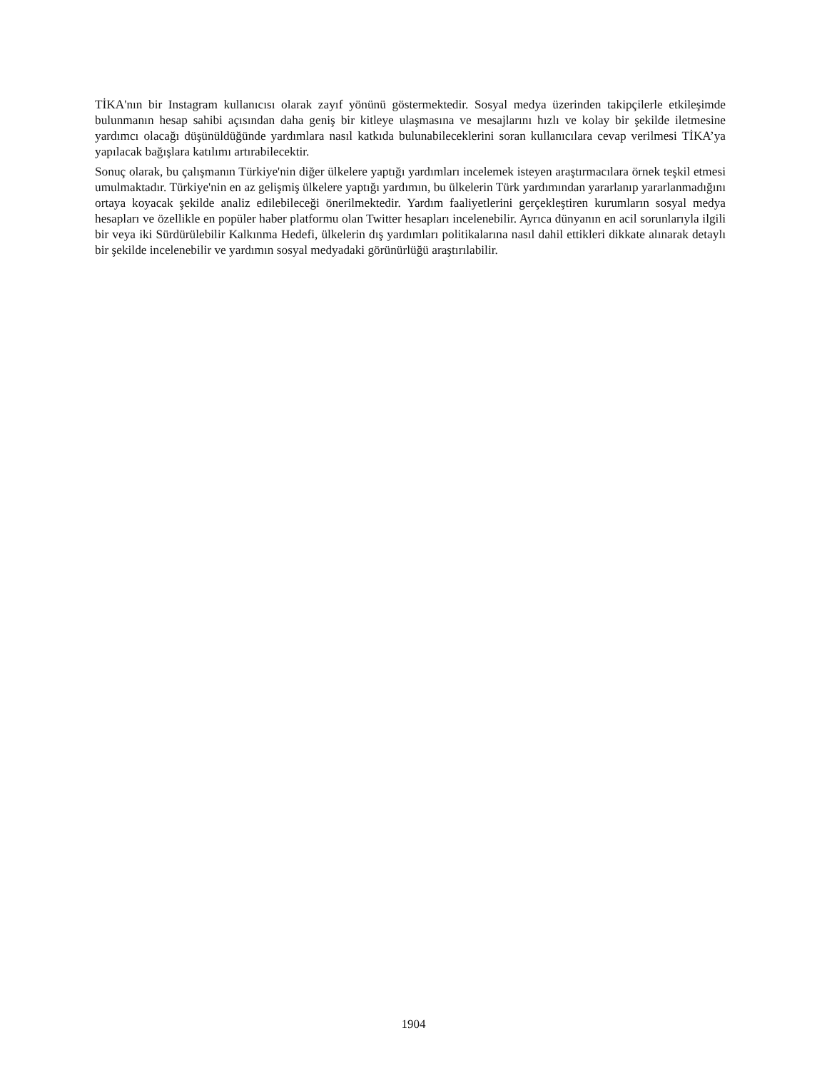TİKA'nın bir Instagram kullanıcısı olarak zayıf yönünü göstermektedir. Sosyal medya üzerinden takipçilerle etkileşimde bulunmanın hesap sahibi açısından daha geniş bir kitleye ulaşmasına ve mesajlarını hızlı ve kolay bir şekilde iletmesine yardımcı olacağı düşünüldüğünde yardımlara nasıl katkıda bulunabileceklerini soran kullanıcılara cevap verilmesi TİKA’ya yapılacak bağışlara katılımı artırabilecektir.
Sonuç olarak, bu çalışmanın Türkiye'nin diğer ülkelere yaptığı yardımları incelemek isteyen araştırmacılara örnek teşkil etmesi umulmaktadır. Türkiye'nin en az gelişmiş ülkelere yaptığı yardımın, bu ülkelerin Türk yardımından yararlanıp yararlanmadığını ortaya koyacak şekilde analiz edilebileceği önerilmektedir. Yardım faaliyetlerini gerçekleştiren kurumların sosyal medya hesapları ve özellikle en popüler haber platformu olan Twitter hesapları incelenebilir. Ayrıca dünyanın en acil sorunlarıyla ilgili bir veya iki Sürdürülebilir Kalkınma Hedefi, ülkelerin dış yardımları politikalarına nasıl dahil ettikleri dikkate alınarak detaylı bir şekilde incelenebilir ve yardımın sosyal medyadaki görünürlüğü araştırılabilir.
1904